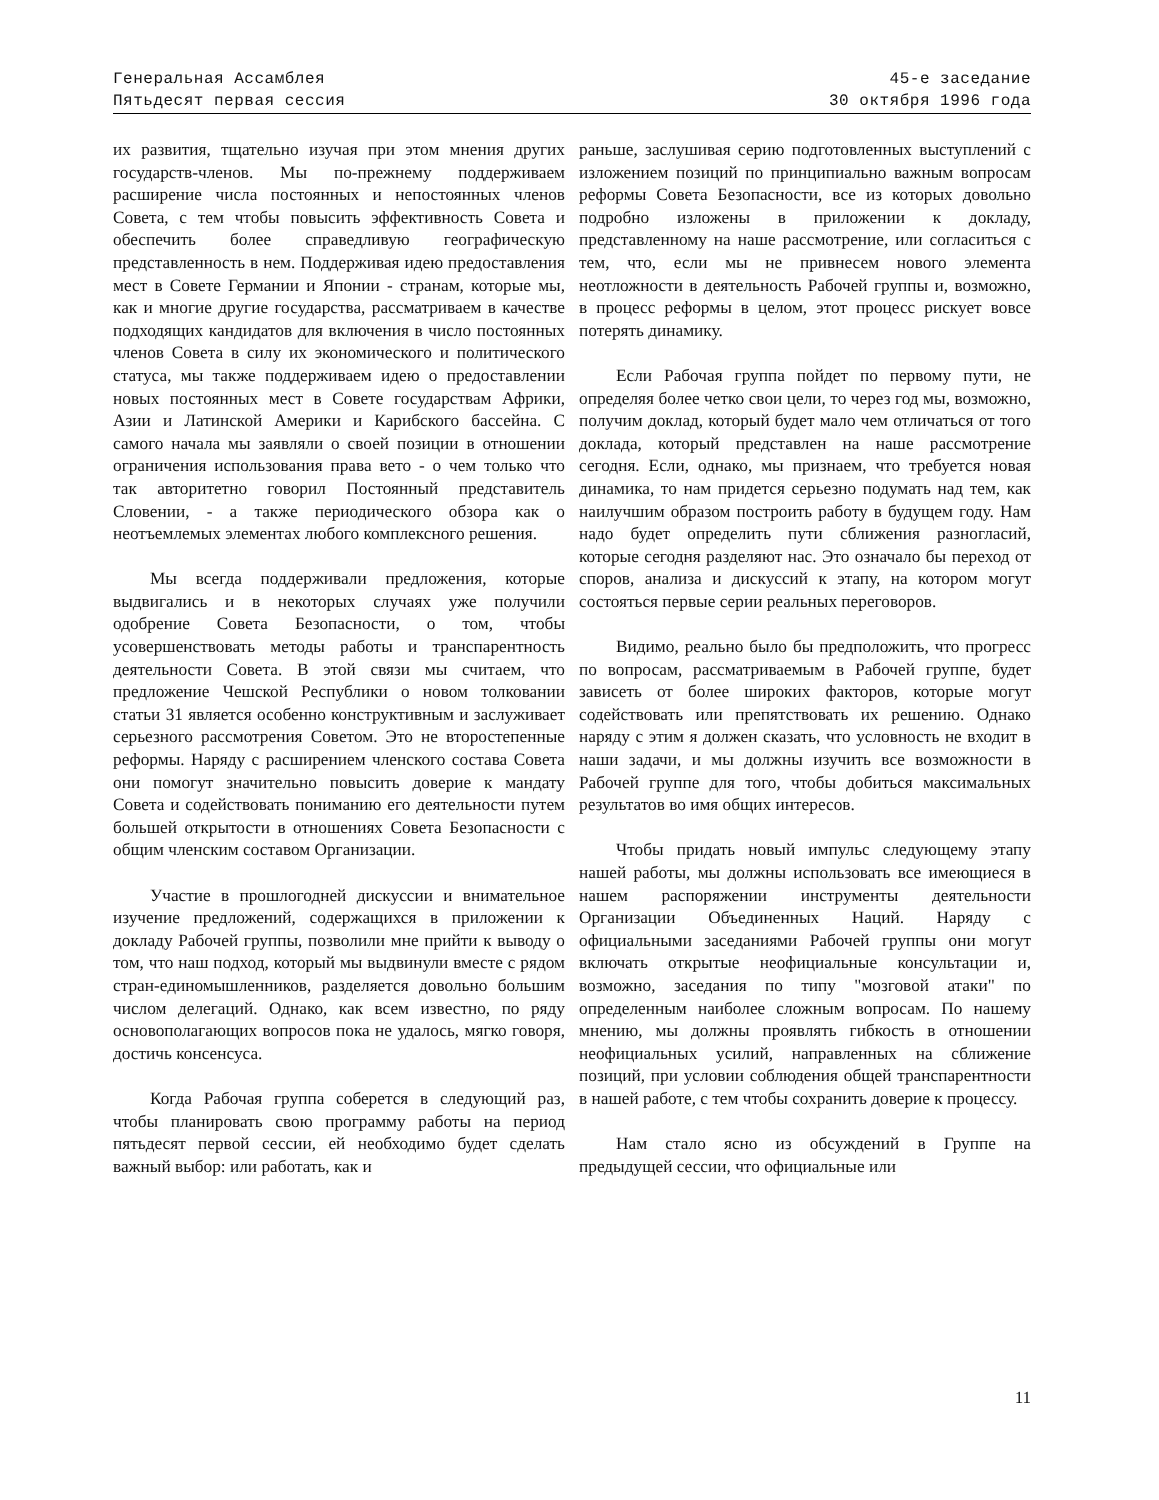Генеральная Ассамблея
Пятьдесят первая сессия
45-е заседание
30 октября 1996 года
их развития, тщательно изучая при этом мнения других государств-членов. Мы по-прежнему поддерживаем расширение числа постоянных и непостоянных членов Совета, с тем чтобы повысить эффективность Совета и обеспечить более справедливую географическую представленность в нем. Поддерживая идею предоставления мест в Совете Германии и Японии - странам, которые мы, как и многие другие государства, рассматриваем в качестве подходящих кандидатов для включения в число постоянных членов Совета в силу их экономического и политического статуса, мы также поддерживаем идею о предоставлении новых постоянных мест в Совете государствам Африки, Азии и Латинской Америки и Карибского бассейна. С самого начала мы заявляли о своей позиции в отношении ограничения использования права вето - о чем только что так авторитетно говорил Постоянный представитель Словении, - а также периодического обзора как о неотъемлемых элементах любого комплексного решения.
Мы всегда поддерживали предложения, которые выдвигались и в некоторых случаях уже получили одобрение Совета Безопасности, о том, чтобы усовершенствовать методы работы и транспарентность деятельности Совета. В этой связи мы считаем, что предложение Чешской Республики о новом толковании статьи 31 является особенно конструктивным и заслуживает серьезного рассмотрения Советом. Это не второстепенные реформы. Наряду с расширением членского состава Совета они помогут значительно повысить доверие к мандату Совета и содействовать пониманию его деятельности путем большей открытости в отношениях Совета Безопасности с общим членским составом Организации.
Участие в прошлогодней дискуссии и внимательное изучение предложений, содержащихся в приложении к докладу Рабочей группы, позволили мне прийти к выводу о том, что наш подход, который мы выдвинули вместе с рядом стран-единомышленников, разделяется довольно большим числом делегаций. Однако, как всем известно, по ряду основополагающих вопросов пока не удалось, мягко говоря, достичь консенсуса.
Когда Рабочая группа соберется в следующий раз, чтобы планировать свою программу работы на период пятьдесят первой сессии, ей необходимо будет сделать важный выбор: или работать, как и
раньше, заслушивая серию подготовленных выступлений с изложением позиций по принципиально важным вопросам реформы Совета Безопасности, все из которых довольно подробно изложены в приложении к докладу, представленному на наше рассмотрение, или согласиться с тем, что, если мы не привнесем нового элемента неотложности в деятельность Рабочей группы и, возможно, в процесс реформы в целом, этот процесс рискует вовсе потерять динамику.
Если Рабочая группа пойдет по первому пути, не определяя более четко свои цели, то через год мы, возможно, получим доклад, который будет мало чем отличаться от того доклада, который представлен на наше рассмотрение сегодня. Если, однако, мы признаем, что требуется новая динамика, то нам придется серьезно подумать над тем, как наилучшим образом построить работу в будущем году. Нам надо будет определить пути сближения разногласий, которые сегодня разделяют нас. Это означало бы переход от споров, анализа и дискуссий к этапу, на котором могут состояться первые серии реальных переговоров.
Видимо, реально было бы предположить, что прогресс по вопросам, рассматриваемым в Рабочей группе, будет зависеть от более широких факторов, которые могут содействовать или препятствовать их решению. Однако наряду с этим я должен сказать, что условность не входит в наши задачи, и мы должны изучить все возможности в Рабочей группе для того, чтобы добиться максимальных результатов во имя общих интересов.
Чтобы придать новый импульс следующему этапу нашей работы, мы должны использовать все имеющиеся в нашем распоряжении инструменты деятельности Организации Объединенных Наций. Наряду с официальными заседаниями Рабочей группы они могут включать открытые неофициальные консультации и, возможно, заседания по типу "мозговой атаки" по определенным наиболее сложным вопросам. По нашему мнению, мы должны проявлять гибкость в отношении неофициальных усилий, направленных на сближение позиций, при условии соблюдения общей транспарентности в нашей работе, с тем чтобы сохранить доверие к процессу.
Нам стало ясно из обсуждений в Группе на предыдущей сессии, что официальные или
11